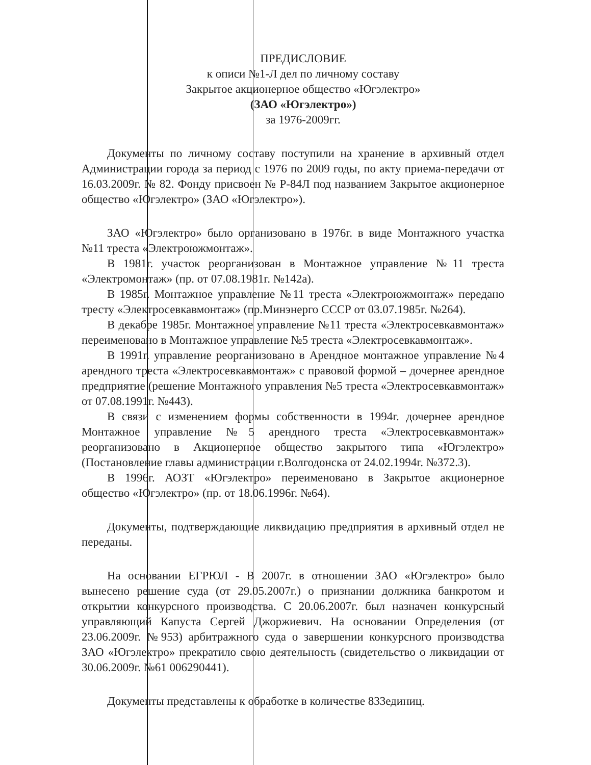ПРЕДИСЛОВИЕ
к описи №1-Л дел по личному составу
Закрытое акционерное общество «Югэлектро»
(ЗАО «Югэлектро»)
за 1976-2009гг.
Документы по личному составу поступили на хранение в архивный отдел Администрации города за период с 1976 по 2009 годы, по акту приема-передачи от 16.03.2009г. № 82. Фонду присвоен № Р-84Л под названием Закрытое акционерное общество «Югэлектро» (ЗАО «Югэлектро»).
ЗАО «Югэлектро» было организовано в 1976г. в виде Монтажного участка №11 треста «Электроюжмонтаж».
В 1981г. участок реорганизован в Монтажное управление №11 треста «Электромонтаж» (пр. от 07.08.1981г. №142а).
В 1985г. Монтажное управление №11 треста «Электроюжмонтаж» передано тресту «Электросевкавмонтаж» (пр.Минэнерго СССР от 03.07.1985г. №264).
В декабре 1985г. Монтажное управление №11 треста «Электросевкавмонтаж» переименовано в Монтажное управление №5 треста «Электросевкавмонтаж».
В 1991г. управление реорганизовано в Арендное монтажное управление №4 арендного треста «Электросевкавмонтаж» с правовой формой – дочернее арендное предприятие (решение Монтажного управления №5 треста «Электросевкавмонтаж» от 07.08.1991г. №443).
В связи с изменением формы собственности в 1994г. дочернее арендное Монтажное управление №5 арендного треста «Электросевкавмонтаж» реорганизовано в Акционерное общество закрытого типа «Югэлектро» (Постановление главы администрации г.Волгодонска от 24.02.1994г. №372.3).
В 1996г. АОЗТ «Югэлектро» переименовано в Закрытое акционерное общество «Югэлектро» (пр. от 18.06.1996г. №64).
Документы, подтверждающие ликвидацию предприятия в архивный отдел не переданы.
На основании ЕГРЮЛ - В 2007г. в отношении ЗАО «Югэлектро» было вынесено решение суда (от 29.05.2007г.) о признании должника банкротом и открытии конкурсного производства. С 20.06.2007г. был назначен конкурсный управляющий Капуста Сергей Джоржиевич. На основании Определения (от 23.06.2009г. №953) арбитражного суда о завершении конкурсного производства ЗАО «Югэлектро» прекратило свою деятельность (свидетельство о ликвидации от 30.06.2009г. №61 006290441).
Документы представлены к обработке в количестве 833единиц.